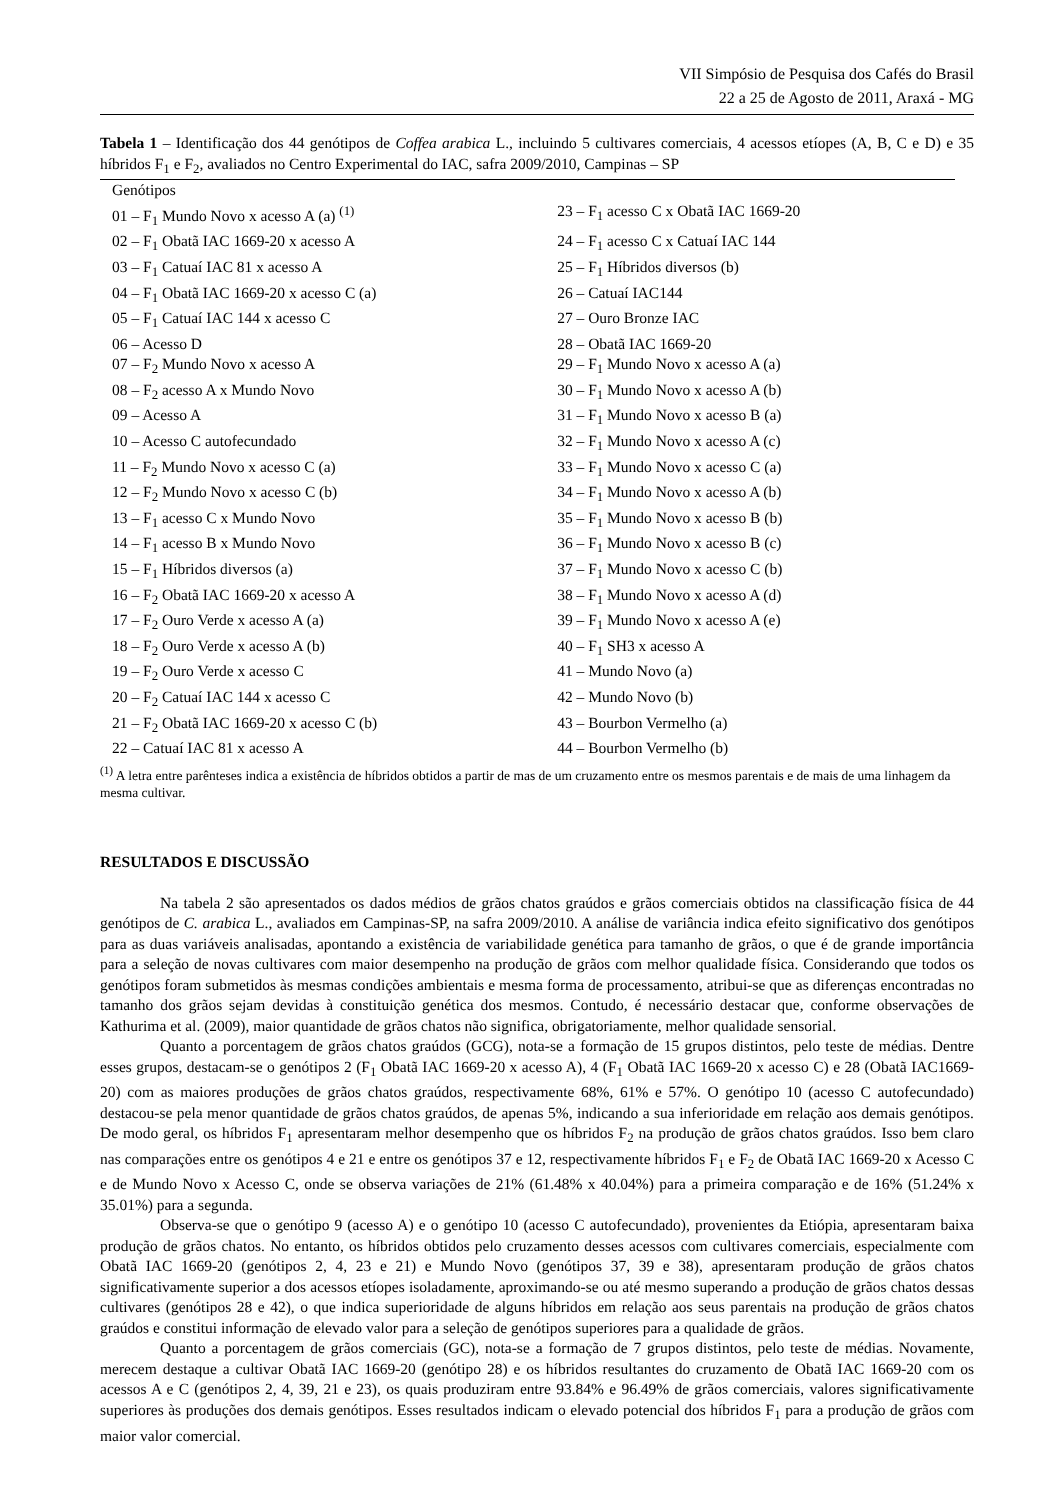VII Simpósio de Pesquisa dos Cafés do Brasil
22 a 25 de Agosto de 2011, Araxá - MG
Tabela 1 – Identificação dos 44 genótipos de Coffea arabica L., incluindo 5 cultivares comerciais, 4 acessos etíopes (A, B, C e D) e 35 híbridos F<sub>1</sub> e F<sub>2</sub>, avaliados no Centro Experimental do IAC, safra 2009/2010, Campinas – SP
| Genótipos | |
| --- | --- |
| 01 – F<sub>1</sub> Mundo Novo x acesso A (a) <sup>(1)</sup> | 23 – F<sub>1</sub> acesso C x Obatã IAC 1669-20 |
| 02 – F<sub>1</sub> Obatã IAC 1669-20 x acesso A | 24 – F<sub>1</sub> acesso C x Catuaí IAC 144 |
| 03 – F<sub>1</sub> Catuaí IAC 81 x acesso A | 25 – F<sub>1</sub> Híbridos diversos (b) |
| 04 – F<sub>1</sub> Obatã IAC 1669-20 x acesso C (a) | 26 – Catuaí IAC144 |
| 05 – F<sub>1</sub> Catuaí IAC 144 x acesso C | 27 – Ouro Bronze IAC |
| 06 – Acesso D | 28 – Obatã IAC 1669-20 |
| 07 – F<sub>2</sub> Mundo Novo x acesso A | 29 – F<sub>1</sub> Mundo Novo x acesso A (a) |
| 08 – F<sub>2</sub> acesso A x Mundo Novo | 30 – F<sub>1</sub> Mundo Novo x acesso A (b) |
| 09 – Acesso A | 31 – F<sub>1</sub> Mundo Novo x acesso B (a) |
| 10 – Acesso C autofecundado | 32 – F<sub>1</sub> Mundo Novo x acesso A (c) |
| 11 – F<sub>2</sub> Mundo Novo x acesso C (a) | 33 – F<sub>1</sub> Mundo Novo x acesso C (a) |
| 12 – F<sub>2</sub> Mundo Novo x acesso C (b) | 34 – F<sub>1</sub> Mundo Novo x acesso A (b) |
| 13 – F<sub>1</sub> acesso C x Mundo Novo | 35 – F<sub>1</sub> Mundo Novo x acesso B (b) |
| 14 – F<sub>1</sub> acesso B x Mundo Novo | 36 – F<sub>1</sub> Mundo Novo x acesso B (c) |
| 15 – F<sub>1</sub> Híbridos diversos (a) | 37 – F<sub>1</sub> Mundo Novo x acesso C (b) |
| 16 – F<sub>2</sub> Obatã IAC 1669-20 x acesso A | 38 – F<sub>1</sub> Mundo Novo x acesso A (d) |
| 17 – F<sub>2</sub> Ouro Verde x acesso A (a) | 39 – F<sub>1</sub> Mundo Novo x acesso A (e) |
| 18 – F<sub>2</sub> Ouro Verde x acesso A (b) | 40 – F<sub>1</sub> SH3 x acesso A |
| 19 – F<sub>2</sub> Ouro Verde x acesso C | 41 – Mundo Novo (a) |
| 20 – F<sub>2</sub> Catuaí IAC 144 x acesso C | 42 – Mundo Novo (b) |
| 21 – F<sub>2</sub> Obatã IAC 1669-20 x acesso C (b) | 43 – Bourbon Vermelho (a) |
| 22 – Catuaí IAC 81 x acesso A | 44 – Bourbon Vermelho (b) |
<sup>(1)</sup> A letra entre parênteses indica a existência de híbridos obtidos a partir de mas de um cruzamento entre os mesmos parentais e de mais de uma linhagem da mesma cultivar.
RESULTADOS E DISCUSSÃO
Na tabela 2 são apresentados os dados médios de grãos chatos graúdos e grãos comerciais obtidos na classificação física de 44 genótipos de C. arabica L., avaliados em Campinas-SP, na safra 2009/2010. A análise de variância indica efeito significativo dos genótipos para as duas variáveis analisadas, apontando a existência de variabilidade genética para tamanho de grãos, o que é de grande importância para a seleção de novas cultivares com maior desempenho na produção de grãos com melhor qualidade física. Considerando que todos os genótipos foram submetidos às mesmas condições ambientais e mesma forma de processamento, atribui-se que as diferenças encontradas no tamanho dos grãos sejam devidas à constituição genética dos mesmos. Contudo, é necessário destacar que, conforme observações de Kathurima et al. (2009), maior quantidade de grãos chatos não significa, obrigatoriamente, melhor qualidade sensorial.
Quanto a porcentagem de grãos chatos graúdos (GCG), nota-se a formação de 15 grupos distintos, pelo teste de médias. Dentre esses grupos, destacam-se o genótipos 2 (F<sub>1</sub> Obatã IAC 1669-20 x acesso A), 4 (F<sub>1</sub> Obatã IAC 1669-20 x acesso C) e 28 (Obatã IAC1669-20) com as maiores produções de grãos chatos graúdos, respectivamente 68%, 61% e 57%. O genótipo 10 (acesso C autofecundado) destacou-se pela menor quantidade de grãos chatos graúdos, de apenas 5%, indicando a sua inferioridade em relação aos demais genótipos. De modo geral, os híbridos F<sub>1</sub> apresentaram melhor desempenho que os híbridos F<sub>2</sub> na produção de grãos chatos graúdos. Isso bem claro nas comparações entre os genótipos 4 e 21 e entre os genótipos 37 e 12, respectivamente híbridos F<sub>1</sub> e F<sub>2</sub> de Obatã IAC 1669-20 x Acesso C e de Mundo Novo x Acesso C, onde se observa variações de 21% (61.48% x 40.04%) para a primeira comparação e de 16% (51.24% x 35.01%) para a segunda.
Observa-se que o genótipo 9 (acesso A) e o genótipo 10 (acesso C autofecundado), provenientes da Etiópia, apresentaram baixa produção de grãos chatos. No entanto, os híbridos obtidos pelo cruzamento desses acessos com cultivares comerciais, especialmente com Obatã IAC 1669-20 (genótipos 2, 4, 23 e 21) e Mundo Novo (genótipos 37, 39 e 38), apresentaram produção de grãos chatos significativamente superior a dos acessos etíopes isoladamente, aproximando-se ou até mesmo superando a produção de grãos chatos dessas cultivares (genótipos 28 e 42), o que indica superioridade de alguns híbridos em relação aos seus parentais na produção de grãos chatos graúdos e constitui informação de elevado valor para a seleção de genótipos superiores para a qualidade de grãos.
Quanto a porcentagem de grãos comerciais (GC), nota-se a formação de 7 grupos distintos, pelo teste de médias. Novamente, merecem destaque a cultivar Obatã IAC 1669-20 (genótipo 28) e os híbridos resultantes do cruzamento de Obatã IAC 1669-20 com os acessos A e C (genótipos 2, 4, 39, 21 e 23), os quais produziram entre 93.84% e 96.49% de grãos comerciais, valores significativamente superiores às produções dos demais genótipos. Esses resultados indicam o elevado potencial dos híbridos F<sub>1</sub> para a produção de grãos com maior valor comercial.